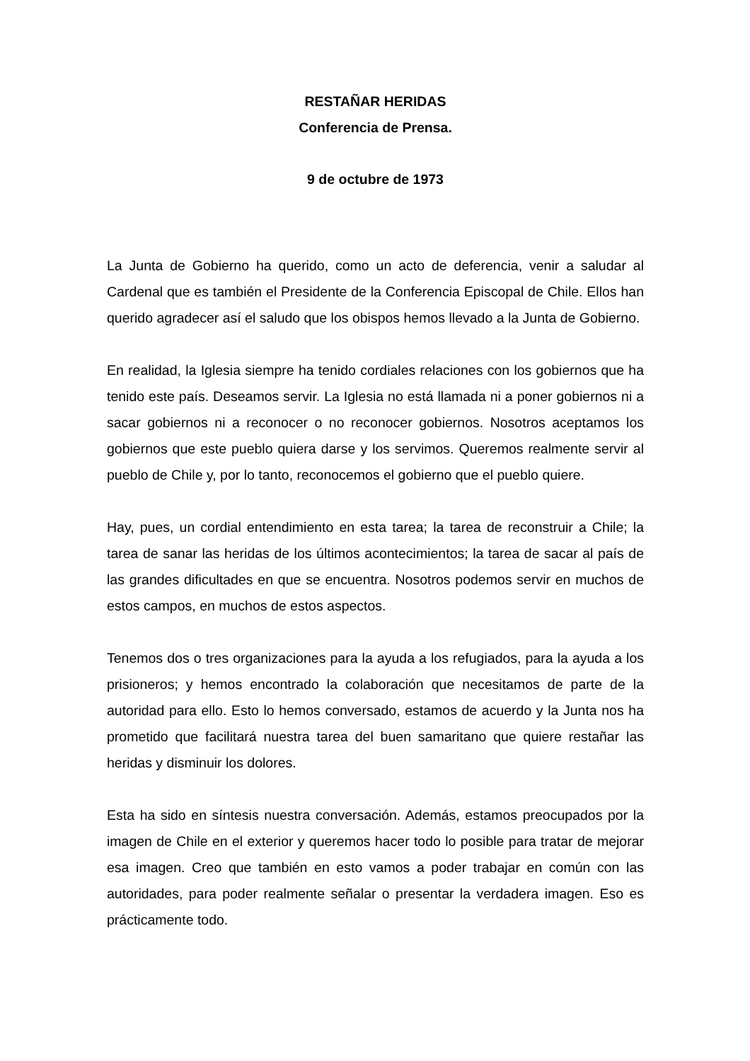RESTAÑAR HERIDAS
Conferencia de Prensa.
9 de octubre de 1973
La Junta de Gobierno ha querido, como un acto de deferencia, venir a saludar al Cardenal que es también el Presidente de la Conferencia Episcopal de Chile. Ellos han querido agradecer así el saludo que los obispos hemos llevado a la Junta de Gobierno.
En realidad, la Iglesia siempre ha tenido cordiales relaciones con los gobiernos que ha tenido este país. Deseamos servir. La Iglesia no está llamada ni a poner gobiernos ni a sacar gobiernos ni a reconocer o no reconocer gobiernos. Nosotros aceptamos los gobiernos que este pueblo quiera darse y los servimos. Queremos realmente servir al pueblo de Chile y, por lo tanto, reconocemos el gobierno que el pueblo quiere.
Hay, pues, un cordial entendimiento en esta tarea; la tarea de reconstruir a Chile; la tarea de sanar las heridas de los últimos acontecimientos; la tarea de sacar al país de las grandes dificultades en que se encuentra. Nosotros podemos servir en muchos de estos campos, en muchos de estos aspectos.
Tenemos dos o tres organizaciones para la ayuda a los refugiados, para la ayuda a los prisioneros; y hemos encontrado la colaboración que necesitamos de parte de la autoridad para ello. Esto lo hemos conversado, estamos de acuerdo y la Junta nos ha prometido que facilitará nuestra tarea del buen samaritano que quiere restañar las heridas y disminuir los dolores.
Esta ha sido en síntesis nuestra conversación. Además, estamos preocupados por la imagen de Chile en el exterior y queremos hacer todo lo posible para tratar de mejorar esa imagen. Creo que también en esto vamos a poder trabajar en común con las autoridades, para poder realmente señalar o presentar la verdadera imagen. Eso es prácticamente todo.